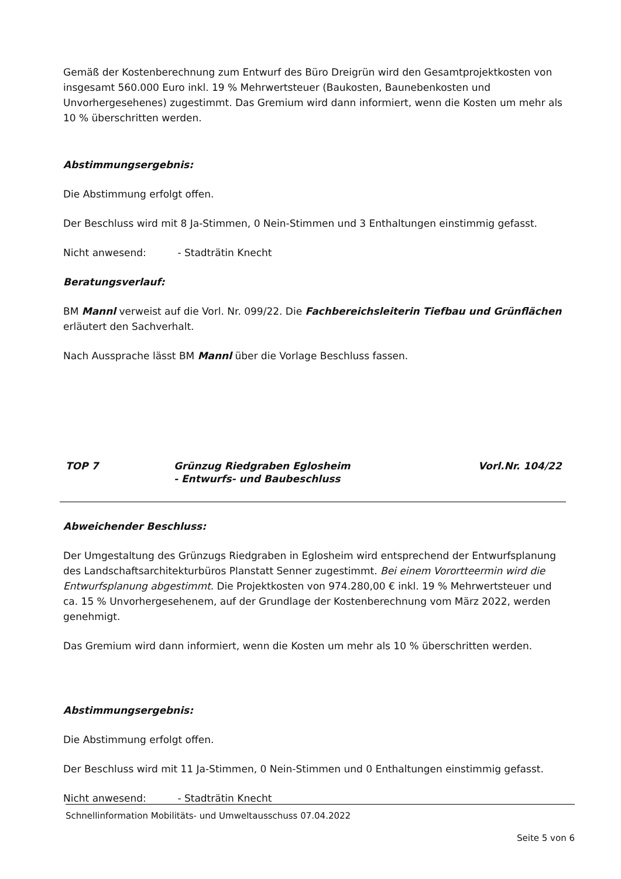Gemäß der Kostenberechnung zum Entwurf des Büro Dreigrün wird den Gesamtprojektkosten von insgesamt 560.000 Euro inkl. 19 % Mehrwertsteuer (Baukosten, Baunebenkosten und Unvorhergesehenes) zugestimmt. Das Gremium wird dann informiert, wenn die Kosten um mehr als 10 % überschritten werden.
Abstimmungsergebnis:
Die Abstimmung erfolgt offen.
Der Beschluss wird mit 8 Ja-Stimmen, 0 Nein-Stimmen und 3 Enthaltungen einstimmig gefasst.
Nicht anwesend: - Stadträtin Knecht
Beratungsverlauf:
BM Mannl verweist auf die Vorl. Nr. 099/22. Die Fachbereichsleiterin Tiefbau und Grünflächen erläutert den Sachverhalt.
Nach Aussprache lässt BM Mannl über die Vorlage Beschluss fassen.
TOP 7 Grünzug Riedgraben Eglosheim
- Entwurfs- und Baubeschluss
Vorl.Nr. 104/22
Abweichender Beschluss:
Der Umgestaltung des Grünzugs Riedgraben in Eglosheim wird entsprechend der Entwurfsplanung des Landschaftsarchitekturbüros Planstatt Senner zugestimmt. Bei einem Vorortteermin wird die Entwurfsplanung abgestimmt. Die Projektkosten von 974.280,00 € inkl. 19 % Mehrwertsteuer und ca. 15 % Unvorhergesehenem, auf der Grundlage der Kostenberechnung vom März 2022, werden genehmigt.
Das Gremium wird dann informiert, wenn die Kosten um mehr als 10 % überschritten werden.
Abstimmungsergebnis:
Die Abstimmung erfolgt offen.
Der Beschluss wird mit 11 Ja-Stimmen, 0 Nein-Stimmen und 0 Enthaltungen einstimmig gefasst.
Nicht anwesend: - Stadträtin Knecht
Schnellinformation Mobilitäts- und Umweltausschuss 07.04.2022
Seite 5 von 6